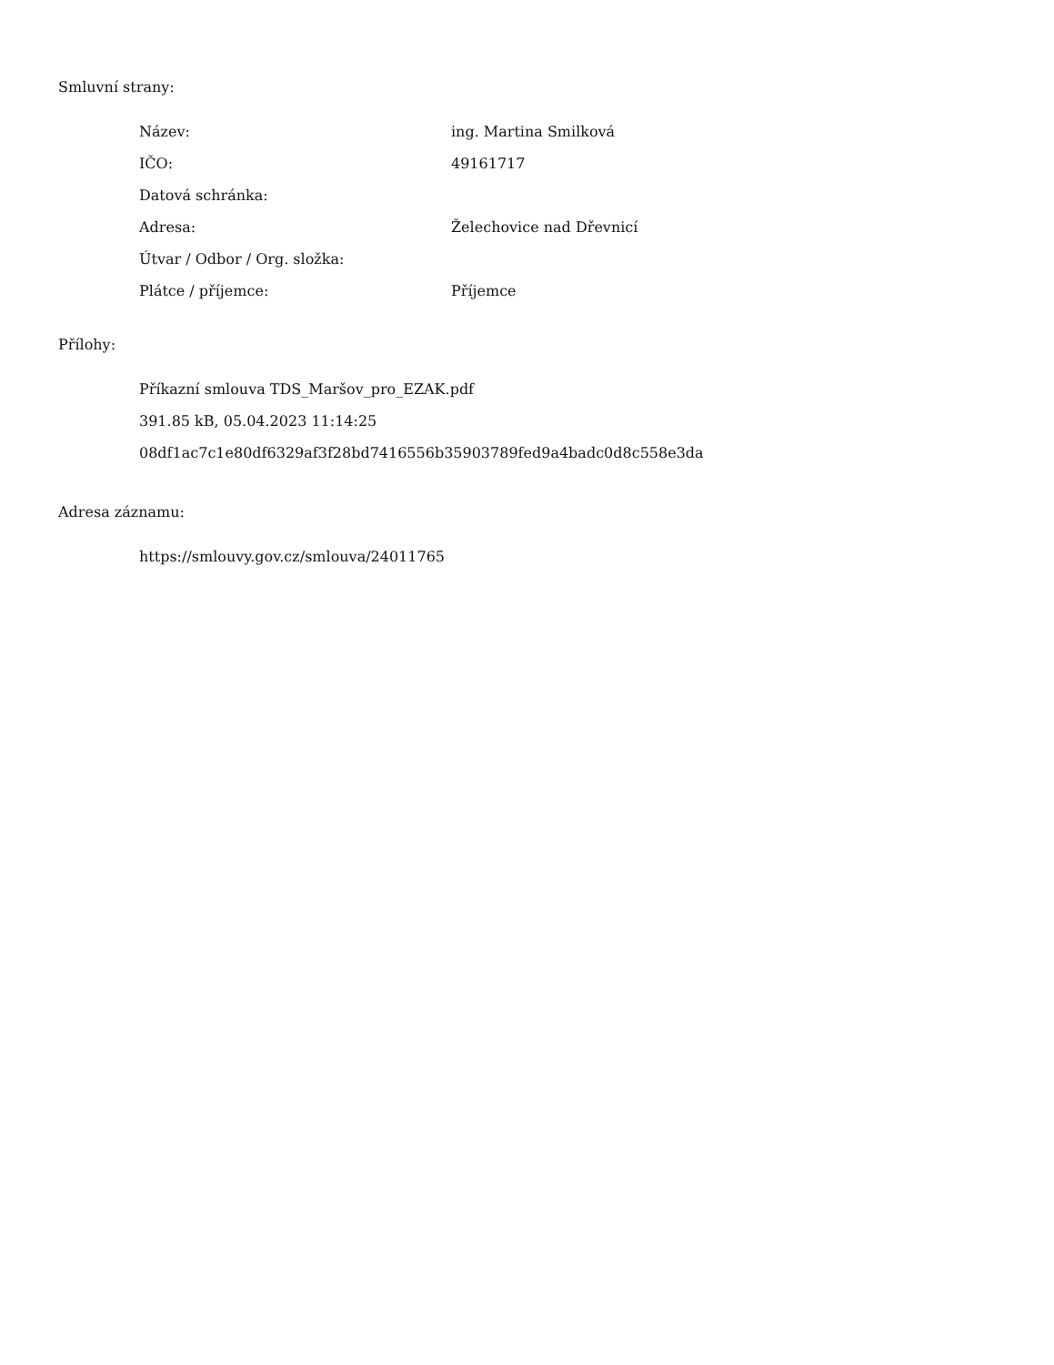Smluvní strany:
| Název: | ing. Martina Smilková |
| IČO: | 49161717 |
| Datová schránka: | |
| Adresa: | Želechovice nad Dřevnicí |
| Útvar / Odbor / Org. složka: | |
| Plátce / příjemce: | Příjemce |
Přílohy:
Příkazní smlouva TDS_Maršov_pro_EZAK.pdf
391.85 kB, 05.04.2023 11:14:25
08df1ac7c1e80df6329af3f28bd7416556b35903789fed9a4badc0d8c558e3da
Adresa záznamu:
https://smlouvy.gov.cz/smlouva/24011765